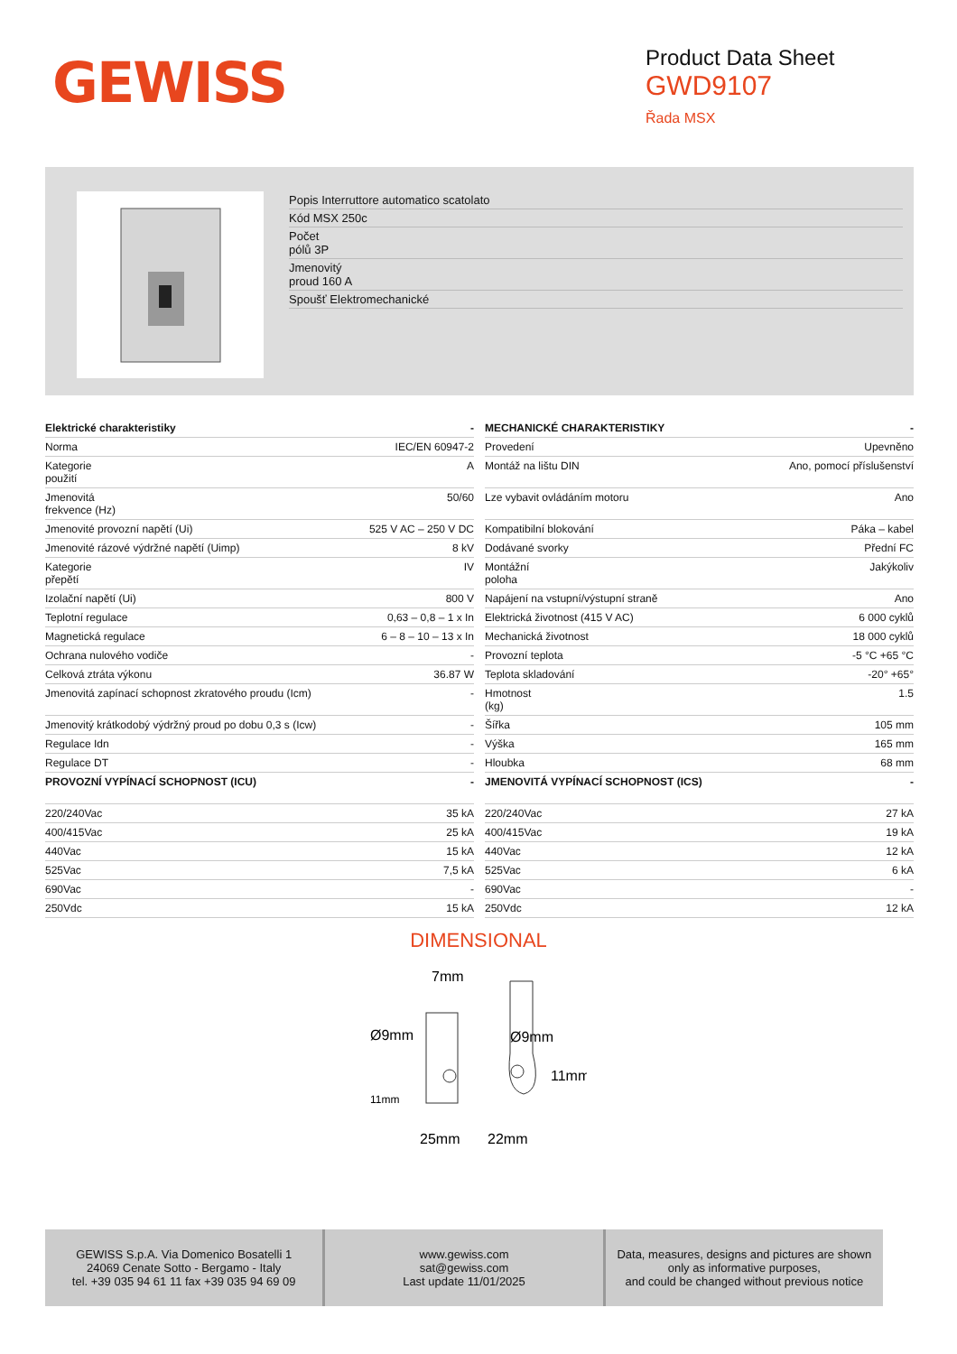GEWISS
Product Data Sheet
GWD9107
Řada MSX
Popis Interruttore automatico scatolato
Kód MSX 250c
Počet
pólů 3P
Jmenovitý
proud 160 A
Spoušť Elektromechanické
| Elektrické charakteristiky | - |
| --- | --- |
| Norma | IEC/EN 60947-2 |
| Kategorie použití | A |
| Jmenovitá frekvence (Hz) | 50/60 |
| Jmenovité provozní napětí (Ui) | 525 V AC – 250 V DC |
| Jmenovité rázové výdržné napětí (Uimp) | 8 kV |
| Kategorie přepětí | IV |
| Izolační napětí (Ui) | 800 V |
| Teplotní regulace | 0,63 – 0,8 – 1 x In |
| Magnetická regulace | 6 – 8 – 10 – 13 x In |
| Ochrana nulového vodiče | - |
| Celková ztráta výkonu | 36.87 W |
| Jmenovitá zapínací schopnost zkratového proudu (Icm) | - |
| Jmenovitý krátkodobý výdržný proud po dobu 0,3 s (Icw) | - |
| Regulace Idn | - |
| Regulace DT | - |
| PROVOZNÍ VYPÍNACÍ SCHOPNOST (ICU) | - |
| 220/240Vac | 35 kA |
| 400/415Vac | 25 kA |
| 440Vac | 15 kA |
| 525Vac | 7,5 kA |
| 690Vac | - |
| 250Vdc | 15 kA |
| MECHANICKÉ CHARAKTERISTIKY | - |
| --- | --- |
| Provedení | Upevněno |
| Montáž na lištu DIN | Ano, pomocí příslušenství |
| Lze vybavit ovládáním motoru | Ano |
| Kompatibilní blokování | Páka – kabel |
| Dodávané svorky | Přední FC |
| Montážní poloha | Jakýkoliv |
| Napájení na vstupní/výstupní straně | Ano |
| Elektrická životnost (415 V AC) | 6 000 cyklů |
| Mechanická životnost | 18 000 cyklů |
| Provozní teplota | -5 °C +65 °C |
| Teplota skladování | -20° +65° |
| Hmotnost (kg) | 1.5 |
| Šířka | 105 mm |
| Výška | 165 mm |
| Hloubka | 68 mm |
| JMENOVITÁ VYPÍNACÍ SCHOPNOST (ICS) | - |
| 220/240Vac | 27 kA |
| 400/415Vac | 19 kA |
| 440Vac | 12 kA |
| 525Vac | 6 kA |
| 690Vac | - |
| 250Vdc | 12 kA |
DIMENSIONAL
7mm
Ø9mm
Ø9mm
11mm
11mm
25mm
22mm
GEWISS S.p.A. Via Domenico Bosatelli 1
24069 Cenate Sotto - Bergamo - Italy
tel. +39 035 94 61 11 fax +39 035 94 69 09
www.gewiss.com
sat@gewiss.com
Last update 11/01/2025
Data, measures, designs and pictures are shown
only as informative purposes,
and could be changed without previous notice